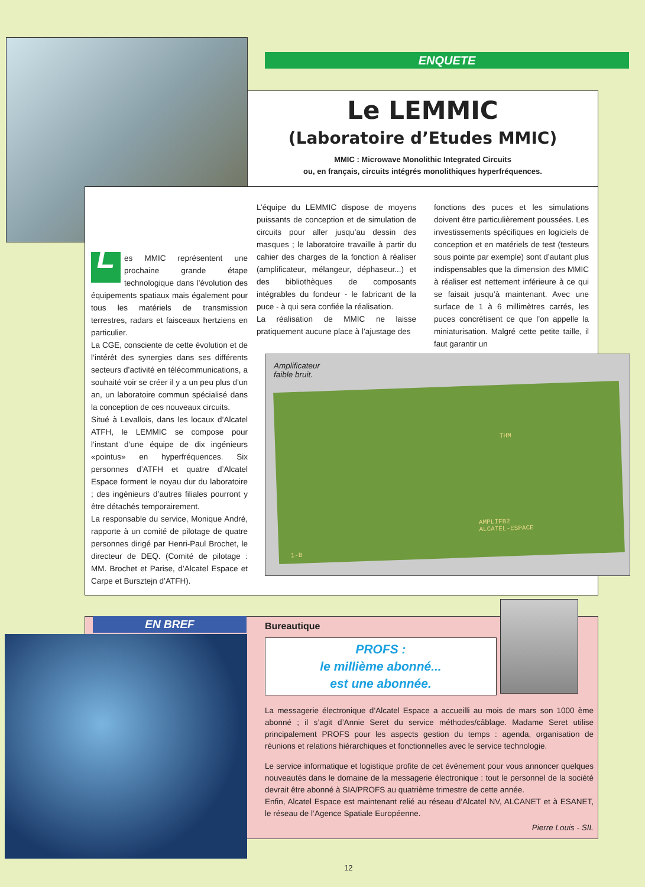ENQUETE
Le LEMMIC
(Laboratoire d’Etudes MMIC)
MMIC : Microwave Monolithic Integrated Circuits
ou, en français, circuits intégrés monolithiques hyperfréquences.
Les MMIC représentent une prochaine grande étape technologique dans l’évolution des équipements spatiaux mais également pour tous les matériels de transmission terrestres, radars et faisceaux hertziens en particulier.
La CGE, consciente de cette évolution et de l’intérêt des synergies dans ses différents secteurs d’activité en télécommunications, a souhaité voir se créer il y a un peu plus d’un an, un laboratoire commun spécialisé dans la conception de ces nouveaux circuits.
Situé à Levallois, dans les locaux d’Alcatel ATFH, le LEMMIC se compose pour l’instant d’une équipe de dix ingénieurs «pointus» en hyperfréquences. Six personnes d’ATFH et quatre d’Alcatel Espace forment le noyau dur du laboratoire ; des ingénieurs d’autres filiales pourront y être détachés temporairement.
La responsable du service, Monique André, rapporte à un comité de pilotage de quatre personnes dirigé par Henri-Paul Brochet, le directeur de DEQ. (Comité de pilotage : MM. Brochet et Parise, d’Alcatel Espace et Carpe et Bursztejn d’ATFH).
L’équipe du LEMMIC dispose de moyens puissants de conception et de simulation de circuits pour aller jusqu’au dessin des masques ; le laboratoire travaille à partir du cahier des charges de la fonction à réaliser (amplificateur, mélangeur, déphaseur...) et des bibliothèques de composants intégrables du fondeur - le fabricant de la puce - à qui sera confiée la réalisation.
La réalisation de MMIC ne laisse pratiquement aucune place à l’ajustage des
fonctions des puces et les simulations doivent être particulièrement poussées. Les investissements spécifiques en logiciels de conception et en matériels de test (testeurs sous pointe par exemple) sont d’autant plus indispensables que la dimension des MMIC à réaliser est nettement inférieure à ce qui se faisait jusqu’à maintenant. Avec une surface de 1 à 6 millimètres carrés, les puces concrétisent ce que l’on appelle la miniaturisation. Malgré cette petite taille, il faut garantir un
Amplificateur
faible bruit.
THM
AMPLIFB2
ALCATEL-ESPACE
1-B
EN BREF Bureautique
PROFS :
le millième abonné...
est une abonnée.
La messagerie électronique d’Alcatel Espace a accueilli au mois de mars son 1000 ème abonné ; il s’agit d’Annie Seret du service méthodes/câblage. Madame Seret utilise principalement PROFS pour les aspects gestion du temps : agenda, organisation de réunions et relations hiérarchiques et fonctionnelles avec le service technologie.
Le service informatique et logistique profite de cet événement pour vous annoncer quelques nouveautés dans le domaine de la messagerie électronique : tout le personnel de la société devrait être abonné à SIA/PROFS au quatrième trimestre de cette année.
Enfin, Alcatel Espace est maintenant relié au réseau d’Alcatel NV, ALCANET et à ESANET, le réseau de l’Agence Spatiale Européenne.
Pierre Louis - SIL
12